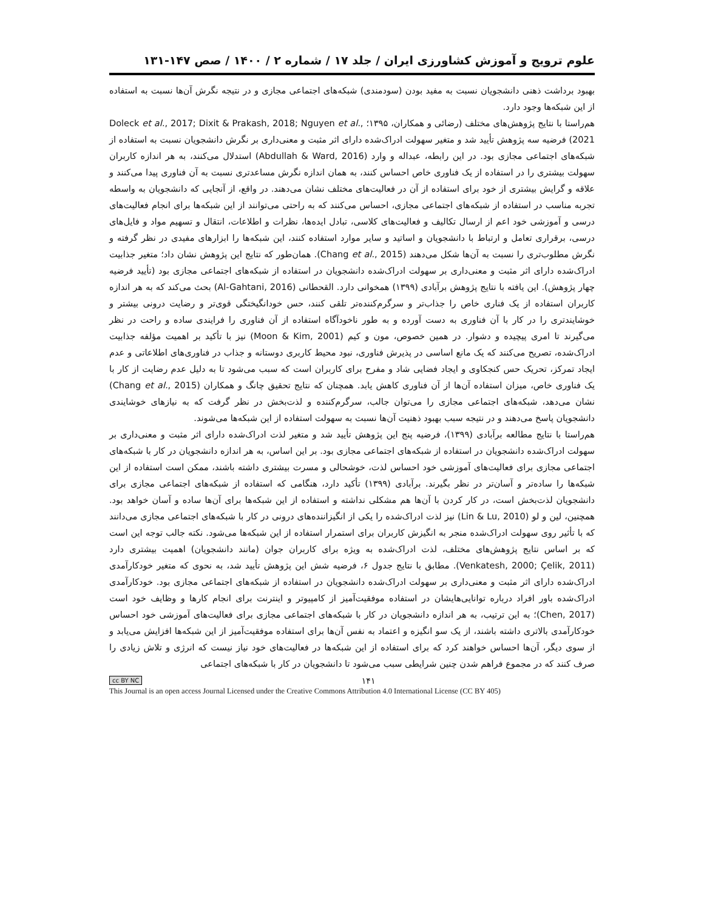علوم ترویج و آموزش کشاورزی ایران / جلد ۱۷ / شماره ۲ / ۱۴۰۰ / صص ۱۴۷-۱۳۱
بهبود برداشت ذهنی دانشجویان نسبت به مفید بودن (سودمندی) شبکه‌های اجتماعی مجازی و در نتیجه نگرش آن‌ها نسبت به استفاده از این شبکه‌ها وجود دارد.
هم‌راستا با نتایج پژوهش‌های مختلف (رضائی و همکاران، ۱۳۹۵؛ Doleck et al., 2017; Dixit & Prakash, 2018; Nguyen et al., 2021) فرضیه سه پژوهش تأیید شد و متغیر سهولت ادراک‌شده دارای اثر مثبت و معنی‌داری بر نگرش دانشجویان نسبت به استفاده از شبکه‌های اجتماعی مجازی بود. در این رابطه، عبداله و وارد (Abdullah & Ward, 2016) استدلال می‌کنند، به هر اندازه کاربران سهولت بیشتری را در استفاده از یک فناوری خاص احساس کنند، به همان اندازه نگرش مساعدتری نسبت به آن فناوری پیدا می‌کنند و علاقه و گرایش بیشتری از خود برای استفاده از آن در فعالیت‌های مختلف نشان می‌دهند. در واقع، از آنجایی که دانشجویان به واسطه تجربه مناسب در استفاده از شبکه‌های اجتماعی مجازی، احساس می‌کنند که به راحتی می‌توانند از این شبکه‌ها برای انجام فعالیت‌های درسی و آموزشی خود اعم از ارسال تکالیف و فعالیت‌های کلاسی، تبادل ایده‌ها، نظرات و اطلاعات، انتقال و تسهیم مواد و فایل‌های درسی، برقراری تعامل و ارتباط با دانشجویان و اساتید و سایر موارد استفاده کنند، این شبکه‌ها را ابزارهای مفیدی در نظر گرفته و نگرش مطلوب‌تری را نسبت به آن‌ها شکل می‌دهند (Chang et al., 2015). همان‌طور که نتایج این پژوهش نشان داد؛ متغیر جذابیت ادراک‌شده دارای اثر مثبت و معنی‌داری بر سهولت ادراک‌شده دانشجویان در استفاده از شبکه‌های اجتماعی مجازی بود (تأیید فرضیه چهار پژوهش). این یافته با نتایج پژوهش برآبادی (۱۳۹۹) همخوانی دارد. القحطانی (Al-Gahtani, 2016) بحث می‌کند که به هر اندازه کاربران استفاده از یک فناری خاص را جذاب‌تر و سرگرم‌کننده‌تر تلقی کنند، حس خودانگیختگی قوی‌تر و رضایت درونی بیشتر و خوشایندتری را در کار با آن فناوری به دست آورده و به طور ناخودآگاه استفاده از آن فناوری را فرایندی ساده و راحت در نظر می‌گیرند تا امری پیچیده و دشوار. در همین خصوص، مون و کیم (Moon & Kim, 2001) نیز با تأکید بر اهمیت مؤلفه جذابیت ادراک‌شده، تصریح می‌کنند که یک مانع اساسی در پذیرش فناوری، نبود محیط کاربری دوستانه و جذاب در فناوری‌های اطلاعاتی و عدم ایجاد تمرکز، تحریک حس کنجکاوی و ایجاد فضایی شاد و مفرح برای کاربران است که سبب می‌شود تا به دلیل عدم رضایت از کار با یک فناوری خاص، میزان استفاده آن‌ها از آن فناوری کاهش یابد. همچنان که نتایج تحقیق چانگ و همکاران (Chang et al., 2015) نشان می‌دهد، شبکه‌های اجتماعی مجازی را می‌توان جالب، سرگرم‌کننده و لذت‌بخش در نظر گرفت که به نیازهای خوشایندی دانشجویان پاسخ می‌دهند و در نتیجه سبب بهبود ذهنیت آن‌ها نسبت به سهولت استفاده از این شبکه‌ها می‌شوند.
هم‌راستا با نتایج مطالعه برآبادی (۱۳۹۹)، فرضیه پنج این پژوهش تأیید شد و متغیر لذت ادراک‌شده دارای اثر مثبت و معنی‌داری بر سهولت ادراک‌شده دانشجویان در استفاده از شبکه‌های اجتماعی مجازی بود. بر این اساس، به هر اندازه دانشجویان در کار با شبکه‌های اجتماعی مجازی برای فعالیت‌های آموزشی خود احساس لذت، خوشحالی و مسرت بیشتری داشته باشند، ممکن است استفاده از این شبکه‌ها را ساده‌تر و آسان‌تر در نظر بگیرند. برآبادی (۱۳۹۹) تأکید دارد، هنگامی که استفاده از شبکه‌های اجتماعی مجازی برای دانشجویان لذت‌بخش است، در کار کردن با آن‌ها هم مشکلی نداشته و استفاده از این شبکه‌ها برای آن‌ها ساده و آسان خواهد بود. همچنین، لین و لو (Lin & Lu, 2010) نیز لذت ادراک‌شده را یکی از انگیزاننده‌های درونی در کار با شبکه‌های اجتماعی مجازی می‌دانند که با تأثیر روی سهولت ادراک‌شده منجر به انگیزش کاربران برای استمرار استفاده از این شبکه‌ها می‌شود. نکته جالب توجه این است که بر اساس نتایج پژوهش‌های مختلف، لذت ادراک‌شده به ویژه برای کاربران جوان (مانند دانشجویان) اهمیت بیشتری دارد (Venkatesh, 2000; Çelik, 2011). مطابق با نتایج جدول ۶، فرضیه شش این پژوهش تأیید شد، به نحوی که متغیر خودکارآمدی ادراک‌شده دارای اثر مثبت و معنی‌داری بر سهولت ادراک‌شده دانشجویان در استفاده از شبکه‌های اجتماعی مجازی بود. خودکارآمدی ادراک‌شده باور افراد درباره توانایی‌هایشان در استفاده موفقیت‌آمیز از کامپیوتر و اینترنت برای انجام کارها و وظایف خود است (Chen, 2017)؛ به این ترتیب، به هر اندازه دانشجویان در کار با شبکه‌های اجتماعی مجازی برای فعالیت‌های آموزشی خود احساس خودکارآمدی بالاتری داشته باشند، از یک سو انگیزه و اعتماد به نفس آن‌ها برای استفاده موفقیت‌آمیز از این شبکه‌ها افزایش می‌یابد و از سوی دیگر، آن‌ها احساس خواهند کرد که برای استفاده از این شبکه‌ها در فعالیت‌های خود نیاز نیست که انرژی و تلاش زیادی را صرف کنند که در مجموع فراهم شدن چنین شرایطی سبب می‌شود تا دانشجویان در کار با شبکه‌های اجتماعی
cc BY NC ۱۴۱
This Journal is an open access Journal Licensed under the Creative Commons Attribution 4.0 International License (CC BY 405)